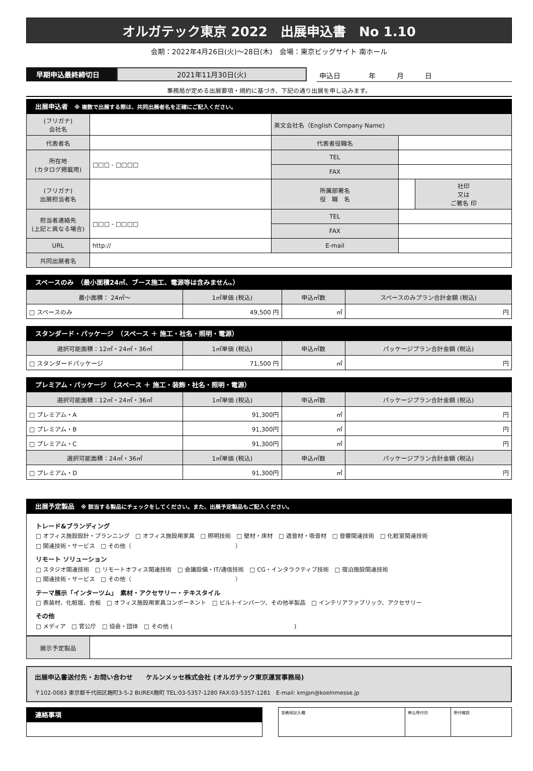オルガテック東京 2022　出展申込書　No 1.10
会期：2022年4月26日(火)〜28日(木)　会場：東京ビッグサイト 南ホール
早期申込最終締切日 2021年11月30日(火) 申込日　　　　年　　　月　　　日
事務局が定める出展要項・規約に基づき、下記の通り出展を申し込みます。
出展申込者　※ 複数で出展する際は、共同出展者名を正確にご記入ください。
| (フリガナ) 会社名 | | 英文会社名（English Company Name) | | |
| 代表者名 | | 代表者役職名 | | |
| 所在地 (カタログ掲載用) | □□□ - □□□□ | TEL | | |
| | | FAX | | |
| (フリガナ) 出展担当者名 | | 所属部署名 役 職 名 | | 社印 又は ご署名 印 |
| 担当者連絡先 (上記と異なる場合) | □□□ - □□□□ | TEL | | |
| | | FAX | | |
| URL | http:// | E-mail | | |
| 共同出展者名 | | | | |
スペースのみ　（最小面積24㎡、ブース施工、電源等は含みません。）
| 最小面積： 24㎡〜 | 1㎡単価 (税込) | 申込㎡数 | スペースのみプラン合計金額 (税込) |
| --- | --- | --- | --- |
| □ スペースのみ | 49,500 円 | ㎡ | 円 |
スタンダード・パッケージ　（スペース ＋ 施工・社名・照明・電源）
| 選択可能面積：12㎡・24㎡・36㎡ | 1㎡単価 (税込) | 申込㎡数 | パッケージプラン合計金額 (税込) |
| --- | --- | --- | --- |
| □ スタンダードパッケージ | 71,500 円 | ㎡ | 円 |
プレミアム・パッケージ　（スペース ＋ 施工・装飾・社名・照明・電源）
| 選択可能面積：12㎡・24㎡・36㎡ | 1㎡単価 (税込) | 申込㎡数 | パッケージプラン合計金額 (税込) |
| --- | --- | --- | --- |
| □ プレミアム・A | 91,300円 | ㎡ | 円 |
| □ プレミアム・B | 91,300円 | ㎡ | 円 |
| □ プレミアム・C | 91,300円 | ㎡ | 円 |
| 選択可能面積：24㎡・36㎡ | 1㎡単価 (税込) | 申込㎡数 | パッケージプラン合計金額 (税込) |
| □ プレミアム・D | 91,300円 | ㎡ | 円 |
出展予定製品　※ 該当する製品にチェックをしてください。また、出展予定製品もご記入ください。
トレード&ブランディング
□ オフィス施設設計・プランニング　□ オフィス施設用家具　□ 照明技術　□ 壁材・床材　□ 遮音材・吸音材　□ 音響関連技術　□ 化粧室関連技術
□ 関連技術・サービス　□ その他（　　　　　　　　　　　　　　　　　　）
リモート ソリューション
□ スタジオ関連技術　□ リモートオフィス関連技術　□ 会議設備・IT/通信技術　□ CG・インタラクティブ技術　□ 宿泊施設関連技術
□ 関連技術・サービス　□ その他（　　　　　　　　　　　　　　　　　　）
テーマ展示「インターツム」　素材・アクセサリー・テキスタイル
□ 表装材、化粧版、合板　□ オフィス施設用家具コンポーネント　□ ビルトインパーツ、その他半製品　□ インテリアファブリック、アクセサリー
その他
□ メディア　□ 官公庁　□ 協会・団体　□ その他 (　　　　　　　　　　　　　　　　　　　　　)
| 展示予定製品 | |
出展申込書送付先・お問い合わせ　　ケルンメッセ株式会社 (オルガテック東京運営事務局)
〒102-0083 東京都千代田区麹町3-5-2 BUREX麹町 TEL:03-5357-1280 FAX:03-5357-1281　E-mail: kmjpn@koelnmesse.jp
連絡事項
| 事務局記入欄 | 申込受付日 | 受付確認 |